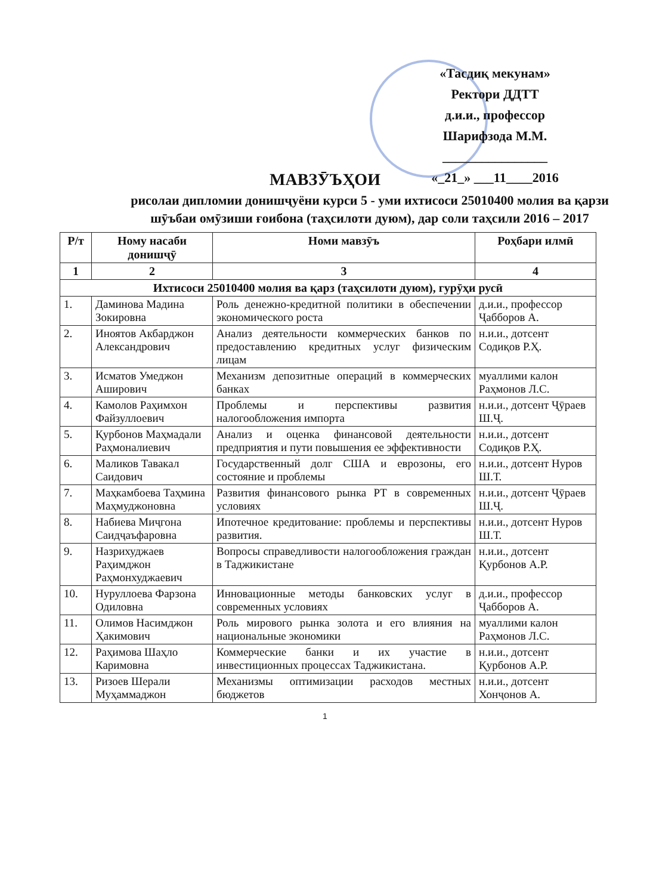«Тасдиқ мекунам»
Ректори ДДТТ
д.и.и., профессор
Шарифзода М.М.
________________
«_21_» ___11____2016
МАВЗӮЪҲОИ
рисолаи дипломии донишҷуёни курси 5 - уми ихтисоси 25010400 молия ва қарзи шӯъбаи омӯзиши ғоибона (таҳсилоти дуюм), дар соли таҳсили 2016 – 2017
| Р/т | Ному насаби донишҷӯ | Номи мавзӯъ | Роҳбари илмӣ |
| --- | --- | --- | --- |
| 1 | 2 | 3 | 4 |
| Ихтисоси 25010400 молия ва қарз (таҳсилоти дуюм), гурӯҳи русӣ | | | |
| 1. | Даминова Мадина Зокировна | Роль денежно-кредитной политики в обеспечении экономического роста | д.и.и., профессор Ҷабборов А. |
| 2. | Иноятов Акбарджон Александрович | Анализ деятельности коммерческих банков по предоставлению кредитных услуг физическим лицам | н.и.и., дотсент Содиқов Р.Ҳ. |
| 3. | Исматов Умеджон Аширович | Механизм депозитные операций в коммерческих банках | муаллими калон Раҳмонов Л.С. |
| 4. | Камолов Раҳимхон Файзуллоевич | Проблемы и перспективы развития налогообложения импорта | н.и.и., дотсент Ҷӯраев Ш.Ҷ. |
| 5. | Қурбонов Маҳмадали Раҳмоналиевич | Анализ и оценка финансовой деятельности предприятия и пути повышения ее эффективности | н.и.и., дотсент Содиқов Р.Ҳ. |
| 6. | Маликов Тавакал Саидович | Государственный долг США и еврозоны, его состояние и проблемы | н.и.и., дотсент Нуров Ш.Т. |
| 7. | Маҳкамбоева Таҳмина Маҳмуджоновна | Развития финансового рынка РТ в современных условиях | н.и.и., дотсент Ҷӯраев Ш.Ҷ. |
| 8. | Набиева Миҷгона Саидҷаъфаровна | Ипотечное кредитование: проблемы и перспективы развития. | н.и.и., дотсент Нуров Ш.Т. |
| 9. | Назрихуджаев Раҳимджон Раҳмонхуджаевич | Вопросы справедливости налогообложения граждан в Таджикистане | н.и.и., дотсент Қурбонов А.Р. |
| 10. | Нуруллоева Фарзона Одиловна | Инновационные методы банковских услуг в современных условиях | д.и.и., профессор Ҷабборов А. |
| 11. | Олимов Насимджон Ҳакимович | Роль мирового рынка золота и его влияния на национальные экономики | муаллими калон Раҳмонов Л.С. |
| 12. | Раҳимова Шаҳло Каримовна | Коммерческие банки и их участие в инвестиционных процессах Таджикистана. | н.и.и., дотсент Қурбонов А.Р. |
| 13. | Ризоев Шерали Муҳаммаджон | Механизмы оптимизации расходов местных бюджетов | н.и.и., дотсент Хонҷонов А. |
1